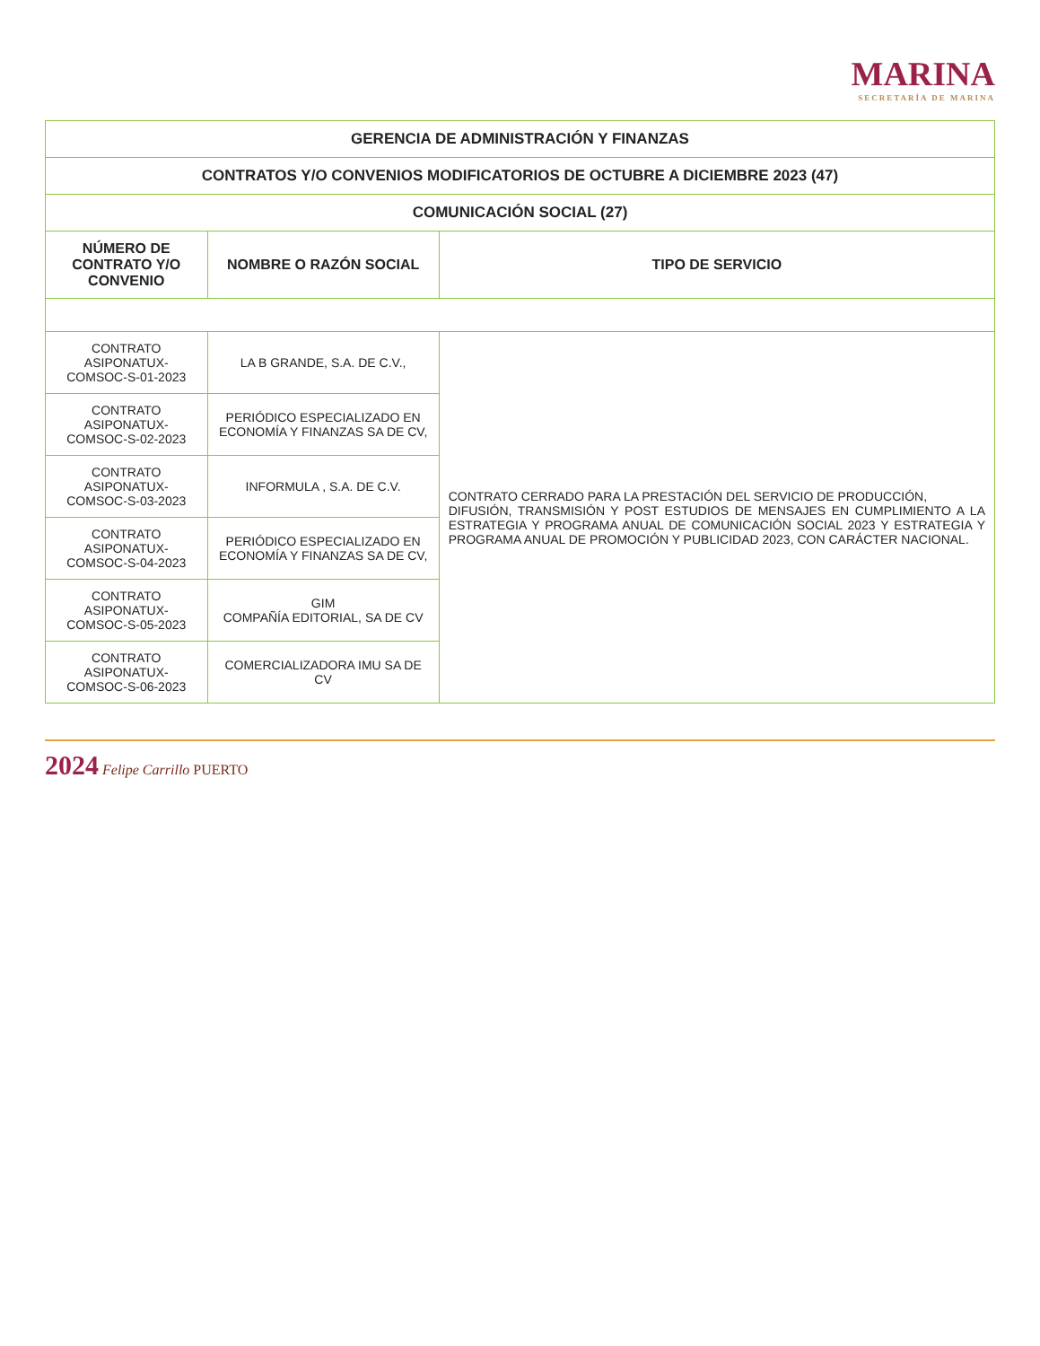MARINA
SECRETARÍA DE MARINA
| GERENCIA DE ADMINISTRACIÓN Y FINANZAS | | |
| CONTRATOS Y/O CONVENIOS MODIFICATORIOS DE OCTUBRE A DICIEMBRE 2023 (47) | | |
| COMUNICACIÓN SOCIAL (27) | | |
| NÚMERO DE CONTRATO Y/O CONVENIO | NOMBRE O RAZÓN SOCIAL | TIPO DE SERVICIO |
| CONTRATO ASIPONATUX-COMSOC-S-01-2023 | LA B GRANDE, S.A. DE C.V., | CONTRATO CERRADO PARA LA PRESTACIÓN DEL SERVICIO DE PRODUCCIÓN, DIFUSIÓN, TRANSMISIÓN Y POST ESTUDIOS DE MENSAJES EN CUMPLIMIENTO A LA ESTRATEGIA Y PROGRAMA ANUAL DE COMUNICACIÓN SOCIAL 2023 Y ESTRATEGIA Y PROGRAMA ANUAL DE PROMOCIÓN Y PUBLICIDAD 2023, CON CARÁCTER NACIONAL. |
| CONTRATO ASIPONATUX-COMSOC-S-02-2023 | PERIÓDICO ESPECIALIZADO EN ECONOMÍA Y FINANZAS SA DE CV, | |
| CONTRATO ASIPONATUX-COMSOC-S-03-2023 | INFORMULA , S.A. DE C.V. | |
| CONTRATO ASIPONATUX-COMSOC-S-04-2023 | PERIÓDICO ESPECIALIZADO EN ECONOMÍA Y FINANZAS SA DE CV, | |
| CONTRATO ASIPONATUX-COMSOC-S-05-2023 | GIM COMPAÑÍA EDITORIAL, SA DE CV | |
| CONTRATO ASIPONATUX-COMSOC-S-06-2023 | COMERCIALIZADORA IMU SA DE CV | |
2024 Felipe Carrillo PUERTO